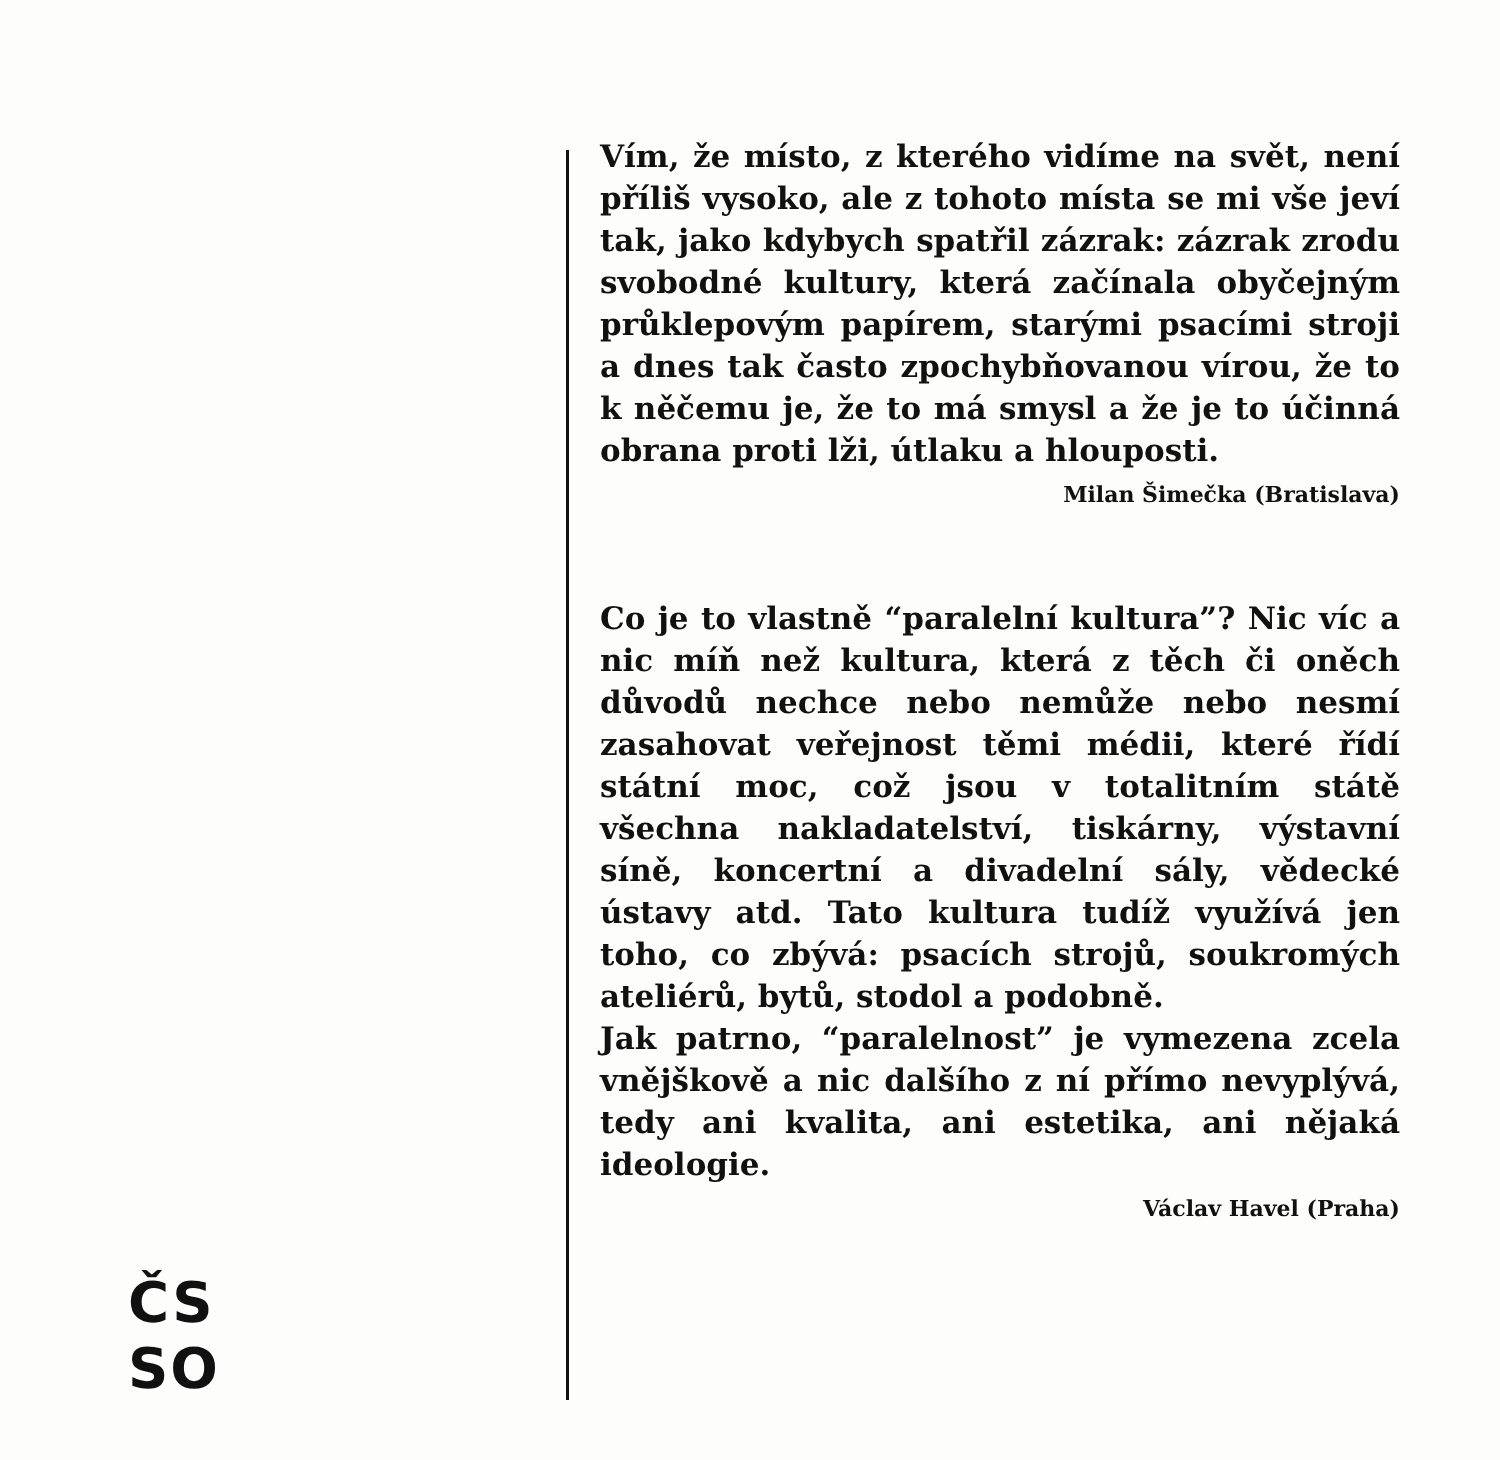Vím, že místo, z kterého vidíme na svět, není příliš vysoko, ale z tohoto místa se mi vše jeví tak, jako kdybych spatřil zázrak: zázrak zrodu svobodné kultury, která začínala obyčejným průklepovým papírem, starými psacími stroji a dnes tak často zpochybňovanou vírou, že to k něčemu je, že to má smysl a že je to účinná obrana proti lži, útlaku a hlouposti.
Milan Šimečka (Bratislava)
Co je to vlastně “paralelní kultura”? Nic víc a nic míň než kultura, která z těch či oněch důvodů nechce nebo nemůže nebo nesmí zasahovat veřejnost těmi médii, které řídí státní moc, což jsou v totalitním státě všechna nakladatelství, tiskárny, výstavní síně, koncertní a divadelní sály, vědecké ústavy atd. Tato kultura tudíž využívá jen toho, co zbývá: psacích strojů, soukromých ateliérů, bytů, stodol a podobně.
Jak patrno, “paralelnost” je vymezena zcela vnějškově a nic dalšího z ní přímo nevyplývá, tedy ani kvalita, ani estetika, ani nějaká ideologie.
Václav Havel (Praha)
ČS
SO